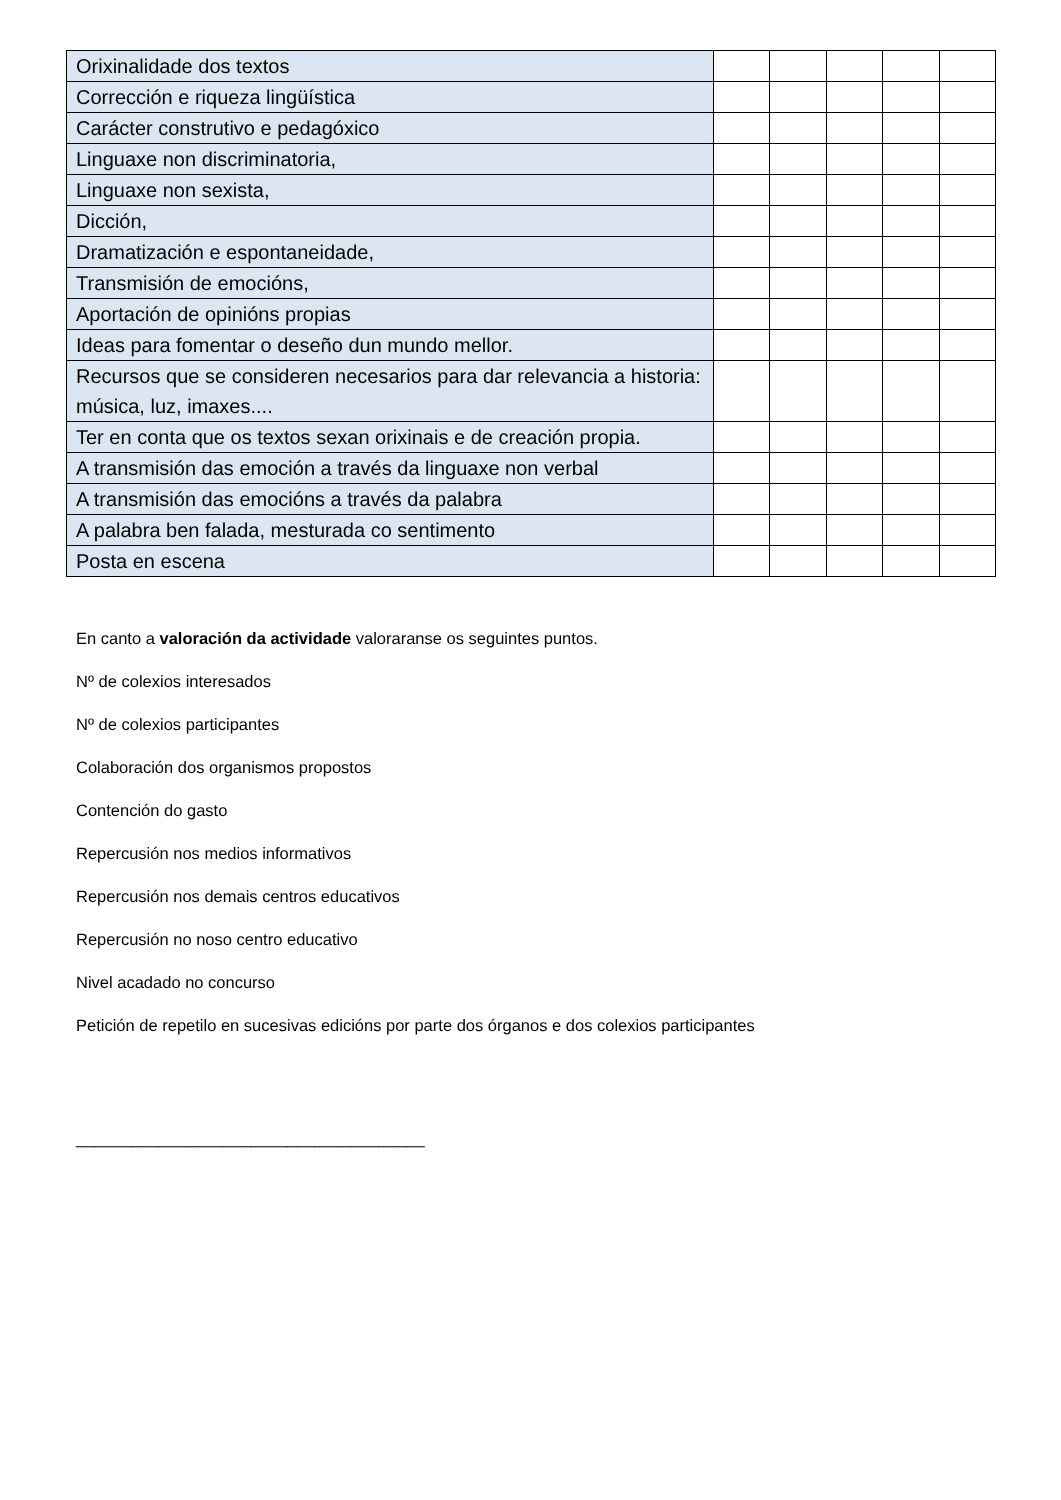| Orixinalidade dos textos | | | | | |
| Corrección e riqueza lingüística | | | | | |
| Carácter construtivo e pedagóxico | | | | | |
| Linguaxe non discriminatoria, | | | | | |
| Linguaxe non sexista, | | | | | |
| Dicción, | | | | | |
| Dramatización e espontaneidade, | | | | | |
| Transmisión de emocións, | | | | | |
| Aportación de opinións propias | | | | | |
| Ideas para fomentar o deseño dun mundo mellor. | | | | | |
| Recursos que se consideren necesarios para dar relevancia a historia: música, luz, imaxes.... | | | | | |
| Ter en conta que os textos sexan orixinais e de creación propia. | | | | | |
| A transmisión das emoción a través da linguaxe non verbal | | | | | |
| A transmisión das emocións a través da palabra | | | | | |
| A palabra ben falada, mesturada co sentimento | | | | | |
| Posta en escena | | | | | |
En canto a valoración da actividade valoraranse os seguintes puntos.
Nº de colexios interesados
Nº de colexios participantes
Colaboración dos organismos propostos
Contención do gasto
Repercusión nos medios informativos
Repercusión nos demais centros educativos
Repercusión no noso centro educativo
Nivel acadado no concurso
Petición de repetilo en sucesivas edicións por parte dos órganos e dos colexios participantes
______________________________________